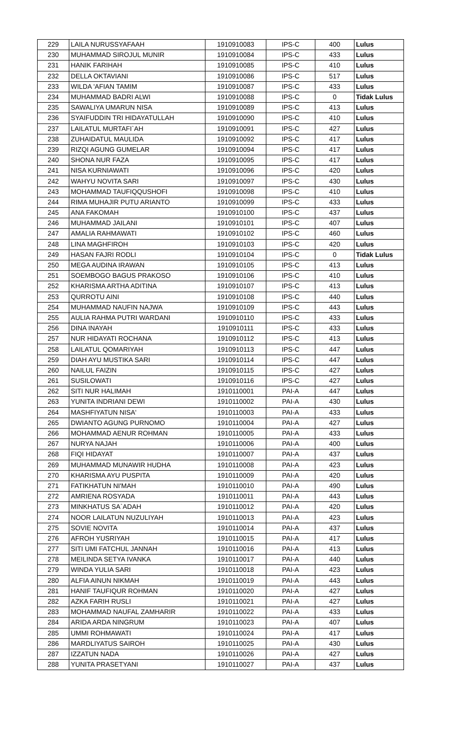| 229 | LAILA NURUSSYAFAAH | 1910910083 | IPS-C | 400 | Lulus |
| 230 | MUHAMMAD SIROJUL MUNIR | 1910910084 | IPS-C | 433 | Lulus |
| 231 | HANIK FARIHAH | 1910910085 | IPS-C | 410 | Lulus |
| 232 | DELLA OKTAVIANI | 1910910086 | IPS-C | 517 | Lulus |
| 233 | WILDA 'AFIAN TAMIM | 1910910087 | IPS-C | 433 | Lulus |
| 234 | MUHAMMAD BADRI ALWI | 1910910088 | IPS-C | 0 | Tidak Lulus |
| 235 | SAWALIYA UMARUN NISA | 1910910089 | IPS-C | 413 | Lulus |
| 236 | SYAIFUDDIN TRI HIDAYATULLAH | 1910910090 | IPS-C | 410 | Lulus |
| 237 | LAILATUL MURTAFI`AH | 1910910091 | IPS-C | 427 | Lulus |
| 238 | ZUHAIDATUL MAULIDA | 1910910092 | IPS-C | 417 | Lulus |
| 239 | RIZQI AGUNG GUMELAR | 1910910094 | IPS-C | 417 | Lulus |
| 240 | SHONA NUR FAZA | 1910910095 | IPS-C | 417 | Lulus |
| 241 | NISA KURNIAWATI | 1910910096 | IPS-C | 420 | Lulus |
| 242 | WAHYU NOVITA SARI | 1910910097 | IPS-C | 430 | Lulus |
| 243 | MOHAMMAD TAUFIQQUSHOFI | 1910910098 | IPS-C | 410 | Lulus |
| 244 | RIMA MUHAJIR PUTU ARIANTO | 1910910099 | IPS-C | 433 | Lulus |
| 245 | ANA FAKOMAH | 1910910100 | IPS-C | 437 | Lulus |
| 246 | MUHAMMAD JAILANI | 1910910101 | IPS-C | 407 | Lulus |
| 247 | AMALIA RAHMAWATI | 1910910102 | IPS-C | 460 | Lulus |
| 248 | LINA MAGHFIROH | 1910910103 | IPS-C | 420 | Lulus |
| 249 | HASAN FAJRI RODLI | 1910910104 | IPS-C | 0 | Tidak Lulus |
| 250 | MEGA AUDINA IRAWAN | 1910910105 | IPS-C | 413 | Lulus |
| 251 | SOEMBOGO BAGUS PRAKOSO | 1910910106 | IPS-C | 410 | Lulus |
| 252 | KHARISMA ARTHA ADITINA | 1910910107 | IPS-C | 413 | Lulus |
| 253 | QURROTU AINI | 1910910108 | IPS-C | 440 | Lulus |
| 254 | MUHAMMAD NAUFIN NAJWA | 1910910109 | IPS-C | 443 | Lulus |
| 255 | AULIA RAHMA PUTRI WARDANI | 1910910110 | IPS-C | 433 | Lulus |
| 256 | DINA INAYAH | 1910910111 | IPS-C | 433 | Lulus |
| 257 | NUR HIDAYATI ROCHANA | 1910910112 | IPS-C | 413 | Lulus |
| 258 | LAILATUL QOMARIYAH | 1910910113 | IPS-C | 447 | Lulus |
| 259 | DIAH AYU MUSTIKA SARI | 1910910114 | IPS-C | 447 | Lulus |
| 260 | NAILUL FAIZIN | 1910910115 | IPS-C | 427 | Lulus |
| 261 | SUSILOWATI | 1910910116 | IPS-C | 427 | Lulus |
| 262 | SITI NUR HALIMAH | 1910110001 | PAI-A | 447 | Lulus |
| 263 | YUNITA INDRIANI DEWI | 1910110002 | PAI-A | 430 | Lulus |
| 264 | MASHFIYATUN NISA' | 1910110003 | PAI-A | 433 | Lulus |
| 265 | DWIANTO AGUNG PURNOMO | 1910110004 | PAI-A | 427 | Lulus |
| 266 | MOHAMMAD AENUR ROHMAN | 1910110005 | PAI-A | 433 | Lulus |
| 267 | NURYA NAJAH | 1910110006 | PAI-A | 400 | Lulus |
| 268 | FIQI HIDAYAT | 1910110007 | PAI-A | 437 | Lulus |
| 269 | MUHAMMAD MUNAWIR HUDHA | 1910110008 | PAI-A | 423 | Lulus |
| 270 | KHARISMA AYU PUSPITA | 1910110009 | PAI-A | 420 | Lulus |
| 271 | FATIKHATUN NI'MAH | 1910110010 | PAI-A | 490 | Lulus |
| 272 | AMRIENA ROSYADA | 1910110011 | PAI-A | 443 | Lulus |
| 273 | MINKHATUS SA`ADAH | 1910110012 | PAI-A | 420 | Lulus |
| 274 | NOOR LAILATUN NUZULIYAH | 1910110013 | PAI-A | 423 | Lulus |
| 275 | SOVIE NOVITA | 1910110014 | PAI-A | 437 | Lulus |
| 276 | AFROH YUSRIYAH | 1910110015 | PAI-A | 417 | Lulus |
| 277 | SITI UMI FATCHUL JANNAH | 1910110016 | PAI-A | 413 | Lulus |
| 278 | MEILINDA SETYA IVANKA | 1910110017 | PAI-A | 440 | Lulus |
| 279 | WINDA YULIA SARI | 1910110018 | PAI-A | 423 | Lulus |
| 280 | ALFIA AINUN NIKMAH | 1910110019 | PAI-A | 443 | Lulus |
| 281 | HANIF TAUFIQUR ROHMAN | 1910110020 | PAI-A | 427 | Lulus |
| 282 | AZKA FARIH RUSLI | 1910110021 | PAI-A | 427 | Lulus |
| 283 | MOHAMMAD NAUFAL ZAMHARIR | 1910110022 | PAI-A | 433 | Lulus |
| 284 | ARIDA ARDA NINGRUM | 1910110023 | PAI-A | 407 | Lulus |
| 285 | UMMI ROHMAWATI | 1910110024 | PAI-A | 417 | Lulus |
| 286 | MARDLIYATUS SAIROH | 1910110025 | PAI-A | 430 | Lulus |
| 287 | IZZATUN NADA | 1910110026 | PAI-A | 427 | Lulus |
| 288 | YUNITA PRASETYANI | 1910110027 | PAI-A | 437 | Lulus |